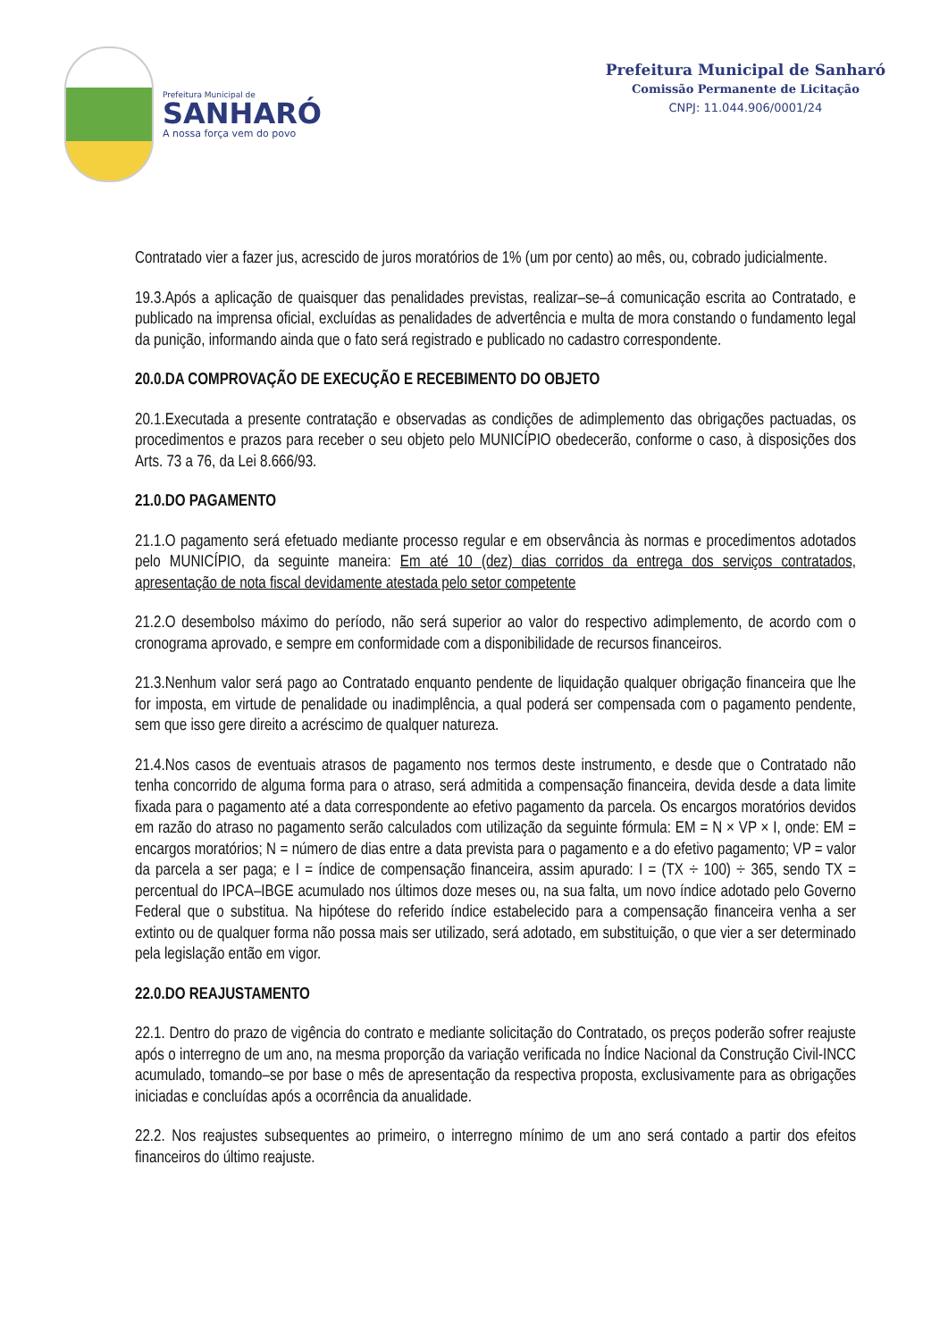Prefeitura Municipal de
SANHARÓ
A nossa força vem do povo
Prefeitura Municipal de Sanharó
Comissão Permanente de Licitação
CNPJ: 11.044.906/0001/24
Contratado vier a fazer jus, acrescido de juros moratórios de 1% (um por cento) ao mês, ou, cobrado judicialmente.
19.3.Após a aplicação de quaisquer das penalidades previstas, realizar–se–á comunicação escrita ao Contratado, e publicado na imprensa oficial, excluídas as penalidades de advertência e multa de mora constando o fundamento legal da punição, informando ainda que o fato será registrado e publicado no cadastro correspondente.
20.0.DA COMPROVAÇÃO DE EXECUÇÃO E RECEBIMENTO DO OBJETO
20.1.Executada a presente contratação e observadas as condições de adimplemento das obrigações pactuadas, os procedimentos e prazos para receber o seu objeto pelo MUNICÍPIO obedecerão, conforme o caso, à disposições dos Arts. 73 a 76, da Lei 8.666/93.
21.0.DO PAGAMENTO
21.1.O pagamento será efetuado mediante processo regular e em observância às normas e procedimentos adotados pelo MUNICÍPIO, da seguinte maneira: Em até 10 (dez) dias corridos da entrega dos serviços contratados, apresentação de nota fiscal devidamente atestada pelo setor competente
21.2.O desembolso máximo do período, não será superior ao valor do respectivo adimplemento, de acordo com o cronograma aprovado, e sempre em conformidade com a disponibilidade de recursos financeiros.
21.3.Nenhum valor será pago ao Contratado enquanto pendente de liquidação qualquer obrigação financeira que lhe for imposta, em virtude de penalidade ou inadimplência, a qual poderá ser compensada com o pagamento pendente, sem que isso gere direito a acréscimo de qualquer natureza.
21.4.Nos casos de eventuais atrasos de pagamento nos termos deste instrumento, e desde que o Contratado não tenha concorrido de alguma forma para o atraso, será admitida a compensação financeira, devida desde a data limite fixada para o pagamento até a data correspondente ao efetivo pagamento da parcela. Os encargos moratórios devidos em razão do atraso no pagamento serão calculados com utilização da seguinte fórmula: EM = N × VP × I, onde: EM = encargos moratórios; N = número de dias entre a data prevista para o pagamento e a do efetivo pagamento; VP = valor da parcela a ser paga; e I = índice de compensação financeira, assim apurado: I = (TX ÷ 100) ÷ 365, sendo TX = percentual do IPCA–IBGE acumulado nos últimos doze meses ou, na sua falta, um novo índice adotado pelo Governo Federal que o substitua. Na hipótese do referido índice estabelecido para a compensação financeira venha a ser extinto ou de qualquer forma não possa mais ser utilizado, será adotado, em substituição, o que vier a ser determinado pela legislação então em vigor.
22.0.DO REAJUSTAMENTO
22.1. Dentro do prazo de vigência do contrato e mediante solicitação do Contratado, os preços poderão sofrer reajuste após o interregno de um ano, na mesma proporção da variação verificada no Índice Nacional da Construção Civil-INCC acumulado, tomando–se por base o mês de apresentação da respectiva proposta, exclusivamente para as obrigações iniciadas e concluídas após a ocorrência da anualidade.
22.2. Nos reajustes subsequentes ao primeiro, o interregno mínimo de um ano será contado a partir dos efeitos financeiros do último reajuste.